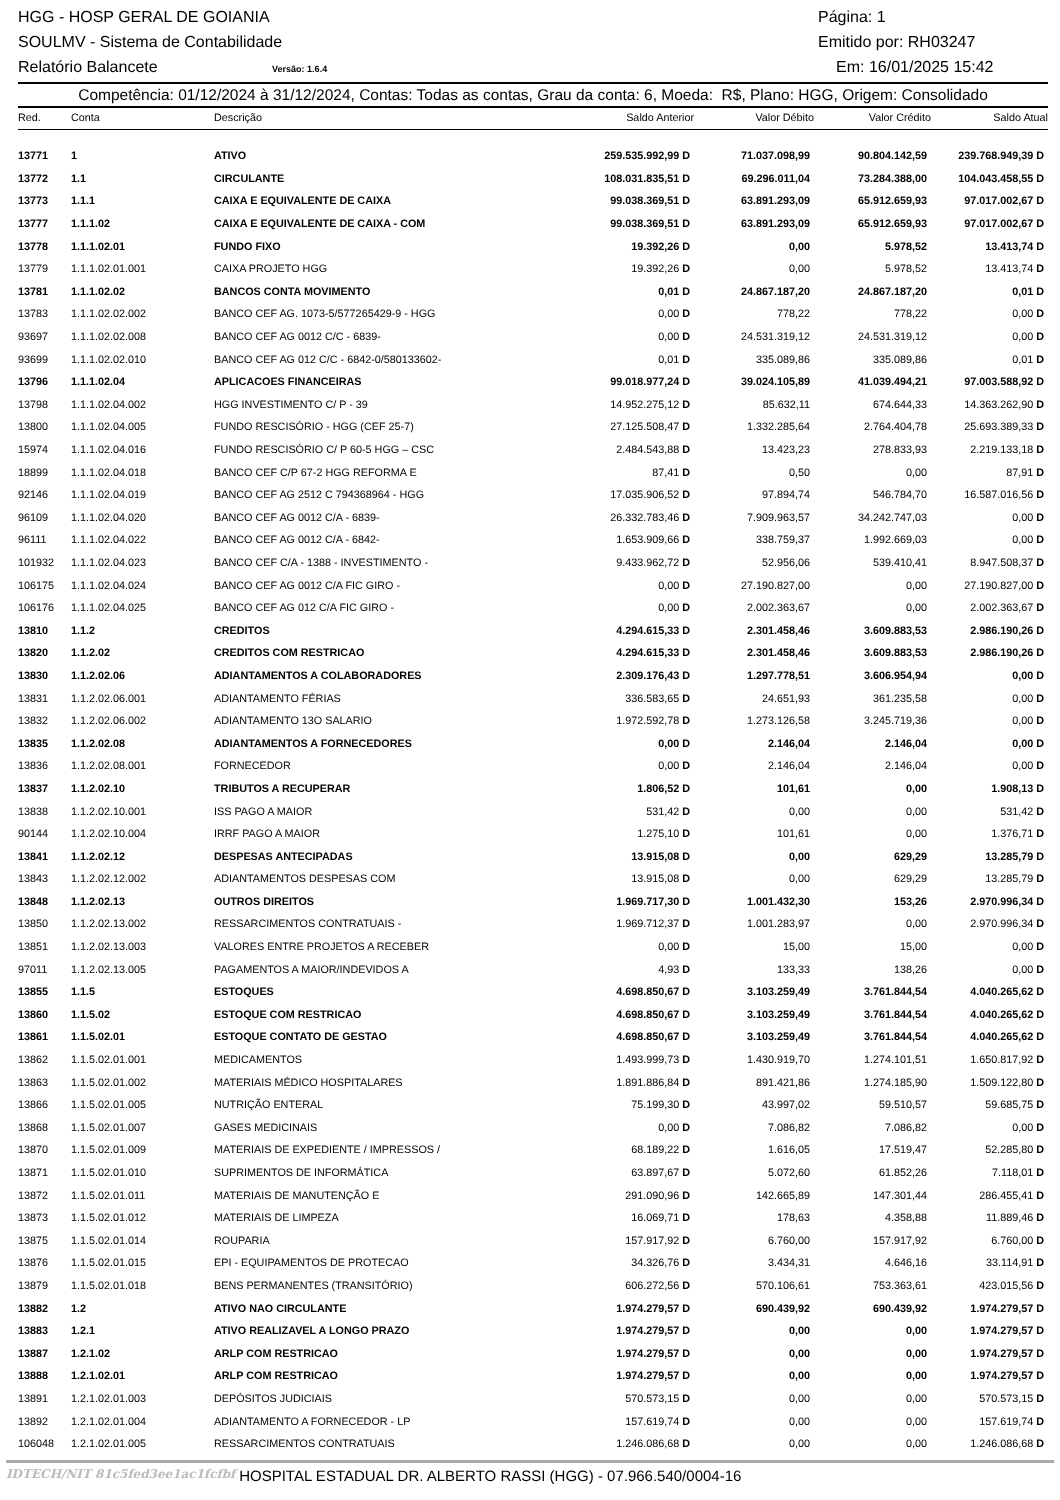HGG - HOSP GERAL DE GOIANIA Página: 1
SOULMV - Sistema de Contabilidade Emitido por: RH03247
Relatório Balancete Versão: 1.6.4 Em: 16/01/2025 15:42
Competência: 01/12/2024 à 31/12/2024, Contas: Todas as contas, Grau da conta: 6, Moeda: R$, Plano: HGG, Origem: Consolidado
| Red. | Conta | Descrição | Saldo Anterior | Valor Débito | Valor Crédito | Saldo Atual |
| --- | --- | --- | --- | --- | --- | --- |
| 13771 | 1 | ATIVO | 259.535.992,99 D | 71.037.098,99 | 90.804.142,59 | 239.768.949,39 D |
| 13772 | 1.1 | CIRCULANTE | 108.031.835,51 D | 69.296.011,04 | 73.284.388,00 | 104.043.458,55 D |
| 13773 | 1.1.1 | CAIXA E EQUIVALENTE DE CAIXA | 99.038.369,51 D | 63.891.293,09 | 65.912.659,93 | 97.017.002,67 D |
| 13777 | 1.1.1.02 | CAIXA E EQUIVALENTE DE CAIXA - COM | 99.038.369,51 D | 63.891.293,09 | 65.912.659,93 | 97.017.002,67 D |
| 13778 | 1.1.1.02.01 | FUNDO FIXO | 19.392,26 D | 0,00 | 5.978,52 | 13.413,74 D |
| 13779 | 1.1.1.02.01.001 | CAIXA PROJETO HGG | 19.392,26 D | 0,00 | 5.978,52 | 13.413,74 D |
| 13781 | 1.1.1.02.02 | BANCOS CONTA MOVIMENTO | 0,01 D | 24.867.187,20 | 24.867.187,20 | 0,01 D |
| 13783 | 1.1.1.02.02.002 | BANCO CEF AG. 1073-5/577265429-9 - HGG | 0,00 D | 778,22 | 778,22 | 0,00 D |
| 93697 | 1.1.1.02.02.008 | BANCO CEF AG 0012 C/C - 6839- | 0,00 D | 24.531.319,12 | 24.531.319,12 | 0,00 D |
| 93699 | 1.1.1.02.02.010 | BANCO CEF AG 012 C/C - 6842-0/580133602- | 0,01 D | 335.089,86 | 335.089,86 | 0,01 D |
| 13796 | 1.1.1.02.04 | APLICACOES FINANCEIRAS | 99.018.977,24 D | 39.024.105,89 | 41.039.494,21 | 97.003.588,92 D |
| 13798 | 1.1.1.02.04.002 | HGG INVESTIMENTO C/ P - 39 | 14.952.275,12 D | 85.632,11 | 674.644,33 | 14.363.262,90 D |
| 13800 | 1.1.1.02.04.005 | FUNDO RESCISÓRIO - HGG (CEF 25-7) | 27.125.508,47 D | 1.332.285,64 | 2.764.404,78 | 25.693.389,33 D |
| 15974 | 1.1.1.02.04.016 | FUNDO RESCISÓRIO C/ P 60-5 HGG – CSC | 2.484.543,88 D | 13.423,23 | 278.833,93 | 2.219.133,18 D |
| 18899 | 1.1.1.02.04.018 | BANCO CEF C/P 67-2 HGG REFORMA E | 87,41 D | 0,50 | 0,00 | 87,91 D |
| 92146 | 1.1.1.02.04.019 | BANCO CEF AG 2512 C 794368964 - HGG | 17.035.906,52 D | 97.894,74 | 546.784,70 | 16.587.016,56 D |
| 96109 | 1.1.1.02.04.020 | BANCO CEF AG 0012 C/A - 6839- | 26.332.783,46 D | 7.909.963,57 | 34.242.747,03 | 0,00 D |
| 96111 | 1.1.1.02.04.022 | BANCO CEF AG 0012 C/A - 6842- | 1.653.909,66 D | 338.759,37 | 1.992.669,03 | 0,00 D |
| 101932 | 1.1.1.02.04.023 | BANCO CEF C/A - 1388 - INVESTIMENTO - | 9.433.962,72 D | 52.956,06 | 539.410,41 | 8.947.508,37 D |
| 106175 | 1.1.1.02.04.024 | BANCO CEF AG 0012 C/A FIC GIRO - | 0,00 D | 27.190.827,00 | 0,00 | 27.190.827,00 D |
| 106176 | 1.1.1.02.04.025 | BANCO CEF AG 012 C/A FIC GIRO - | 0,00 D | 2.002.363,67 | 0,00 | 2.002.363,67 D |
| 13810 | 1.1.2 | CREDITOS | 4.294.615,33 D | 2.301.458,46 | 3.609.883,53 | 2.986.190,26 D |
| 13820 | 1.1.2.02 | CREDITOS COM RESTRICAO | 4.294.615,33 D | 2.301.458,46 | 3.609.883,53 | 2.986.190,26 D |
| 13830 | 1.1.2.02.06 | ADIANTAMENTOS A COLABORADORES | 2.309.176,43 D | 1.297.778,51 | 3.606.954,94 | 0,00 D |
| 13831 | 1.1.2.02.06.001 | ADIANTAMENTO FÉRIAS | 336.583,65 D | 24.651,93 | 361.235,58 | 0,00 D |
| 13832 | 1.1.2.02.06.002 | ADIANTAMENTO 13O SALARIO | 1.972.592,78 D | 1.273.126,58 | 3.245.719,36 | 0,00 D |
| 13835 | 1.1.2.02.08 | ADIANTAMENTOS A FORNECEDORES | 0,00 D | 2.146,04 | 2.146,04 | 0,00 D |
| 13836 | 1.1.2.02.08.001 | FORNECEDOR | 0,00 D | 2.146,04 | 2.146,04 | 0,00 D |
| 13837 | 1.1.2.02.10 | TRIBUTOS A RECUPERAR | 1.806,52 D | 101,61 | 0,00 | 1.908,13 D |
| 13838 | 1.1.2.02.10.001 | ISS PAGO A MAIOR | 531,42 D | 0,00 | 0,00 | 531,42 D |
| 90144 | 1.1.2.02.10.004 | IRRF PAGO A MAIOR | 1.275,10 D | 101,61 | 0,00 | 1.376,71 D |
| 13841 | 1.1.2.02.12 | DESPESAS ANTECIPADAS | 13.915,08 D | 0,00 | 629,29 | 13.285,79 D |
| 13843 | 1.1.2.02.12.002 | ADIANTAMENTOS DESPESAS COM | 13.915,08 D | 0,00 | 629,29 | 13.285,79 D |
| 13848 | 1.1.2.02.13 | OUTROS DIREITOS | 1.969.717,30 D | 1.001.432,30 | 153,26 | 2.970.996,34 D |
| 13850 | 1.1.2.02.13.002 | RESSARCIMENTOS CONTRATUAIS - | 1.969.712,37 D | 1.001.283,97 | 0,00 | 2.970.996,34 D |
| 13851 | 1.1.2.02.13.003 | VALORES ENTRE PROJETOS A RECEBER | 0,00 D | 15,00 | 15,00 | 0,00 D |
| 97011 | 1.1.2.02.13.005 | PAGAMENTOS A MAIOR/INDEVIDOS A | 4,93 D | 133,33 | 138,26 | 0,00 D |
| 13855 | 1.1.5 | ESTOQUES | 4.698.850,67 D | 3.103.259,49 | 3.761.844,54 | 4.040.265,62 D |
| 13860 | 1.1.5.02 | ESTOQUE COM RESTRICAO | 4.698.850,67 D | 3.103.259,49 | 3.761.844,54 | 4.040.265,62 D |
| 13861 | 1.1.5.02.01 | ESTOQUE CONTATO DE GESTAO | 4.698.850,67 D | 3.103.259,49 | 3.761.844,54 | 4.040.265,62 D |
| 13862 | 1.1.5.02.01.001 | MEDICAMENTOS | 1.493.999,73 D | 1.430.919,70 | 1.274.101,51 | 1.650.817,92 D |
| 13863 | 1.1.5.02.01.002 | MATERIAIS MÉDICO HOSPITALARES | 1.891.886,84 D | 891.421,86 | 1.274.185,90 | 1.509.122,80 D |
| 13866 | 1.1.5.02.01.005 | NUTRIÇÃO ENTERAL | 75.199,30 D | 43.997,02 | 59.510,57 | 59.685,75 D |
| 13868 | 1.1.5.02.01.007 | GASES MEDICINAIS | 0,00 D | 7.086,82 | 7.086,82 | 0,00 D |
| 13870 | 1.1.5.02.01.009 | MATERIAIS DE EXPEDIENTE / IMPRESSOS / | 68.189,22 D | 1.616,05 | 17.519,47 | 52.285,80 D |
| 13871 | 1.1.5.02.01.010 | SUPRIMENTOS DE INFORMÁTICA | 63.897,67 D | 5.072,60 | 61.852,26 | 7.118,01 D |
| 13872 | 1.1.5.02.01.011 | MATERIAIS DE MANUTENÇÃO E | 291.090,96 D | 142.665,89 | 147.301,44 | 286.455,41 D |
| 13873 | 1.1.5.02.01.012 | MATERIAIS DE LIMPEZA | 16.069,71 D | 178,63 | 4.358,88 | 11.889,46 D |
| 13875 | 1.1.5.02.01.014 | ROUPARIA | 157.917,92 D | 6.760,00 | 157.917,92 | 6.760,00 D |
| 13876 | 1.1.5.02.01.015 | EPI - EQUIPAMENTOS DE PROTECAO | 34.326,76 D | 3.434,31 | 4.646,16 | 33.114,91 D |
| 13879 | 1.1.5.02.01.018 | BENS PERMANENTES (TRANSITÓRIO) | 606.272,56 D | 570.106,61 | 753.363,61 | 423.015,56 D |
| 13882 | 1.2 | ATIVO NAO CIRCULANTE | 1.974.279,57 D | 690.439,92 | 690.439,92 | 1.974.279,57 D |
| 13883 | 1.2.1 | ATIVO REALIZAVEL A LONGO PRAZO | 1.974.279,57 D | 0,00 | 0,00 | 1.974.279,57 D |
| 13887 | 1.2.1.02 | ARLP COM RESTRICAO | 1.974.279,57 D | 0,00 | 0,00 | 1.974.279,57 D |
| 13888 | 1.2.1.02.01 | ARLP COM RESTRICAO | 1.974.279,57 D | 0,00 | 0,00 | 1.974.279,57 D |
| 13891 | 1.2.1.02.01.003 | DEPÓSITOS JUDICIAIS | 570.573,15 D | 0,00 | 0,00 | 570.573,15 D |
| 13892 | 1.2.1.02.01.004 | ADIANTAMENTO A FORNECEDOR - LP | 157.619,74 D | 0,00 | 0,00 | 157.619,74 D |
| 106048 | 1.2.1.02.01.005 | RESSARCIMENTOS CONTRATUAIS | 1.246.086,68 D | 0,00 | 0,00 | 1.246.086,68 D |
IDTECH/NIT 81c5fed3ee1ac1fcfbf HOSPITAL ESTADUAL DR. ALBERTO RASSI (HGG) - 07.966.540/0004-16